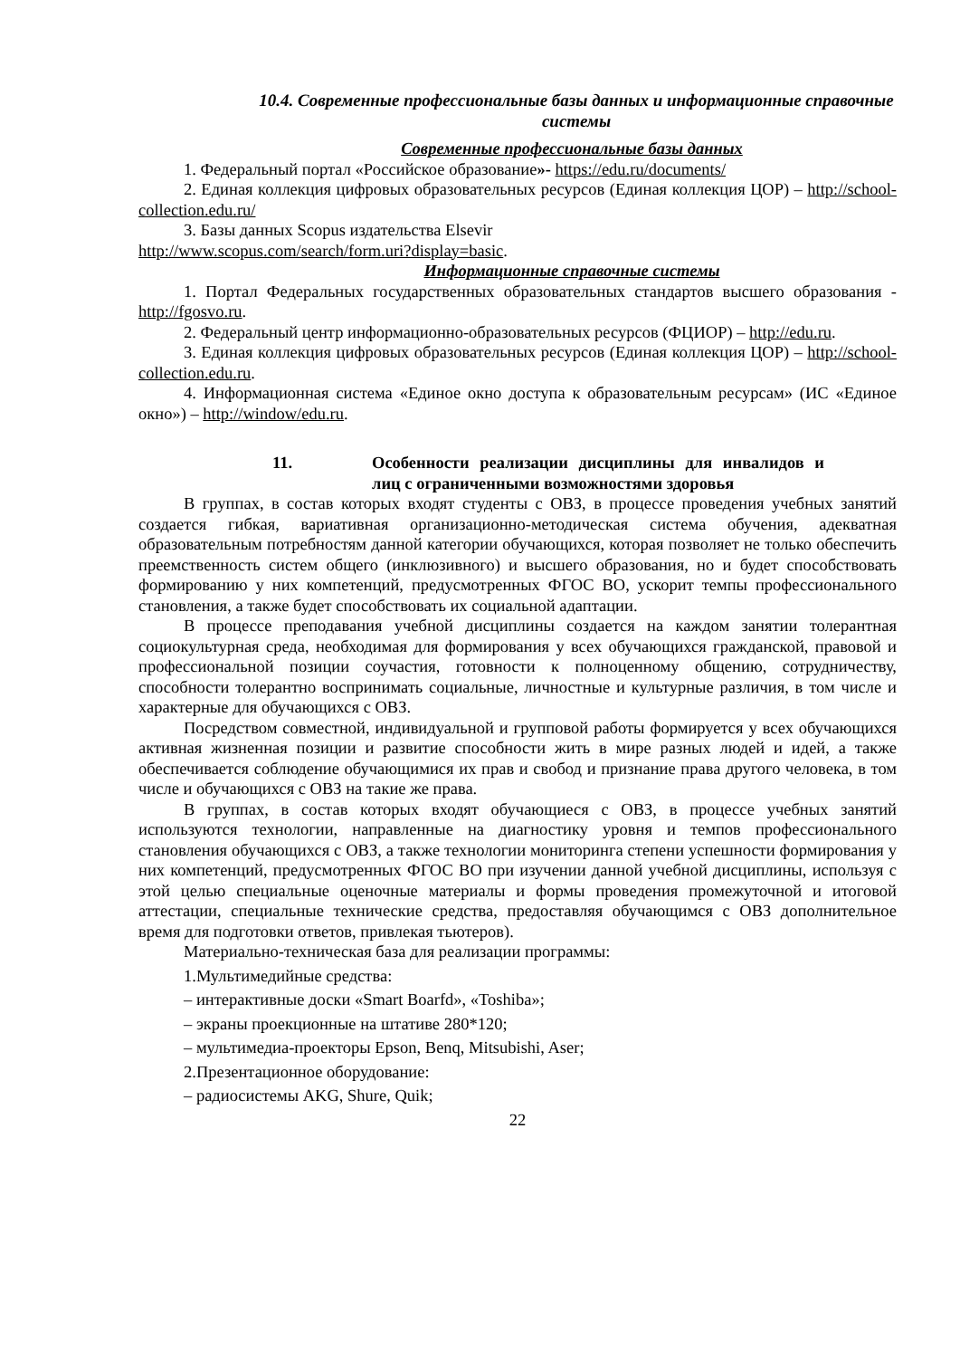10.4. Современные профессиональные базы данных и информационные справочные системы
Современные профессиональные базы данных
1. Федеральный портал «Российское образование»- https://edu.ru/documents/
2. Единая коллекция цифровых образовательных ресурсов (Единая коллекция ЦОР) – http://school-collection.edu.ru/
3. Базы данных Scopus издательства Elsevir
http://www.scopus.com/search/form.uri?display=basic.
Информационные справочные системы
1. Портал Федеральных государственных образовательных стандартов высшего образования - http://fgosvo.ru.
2. Федеральный центр информационно-образовательных ресурсов (ФЦИОР) – http://edu.ru.
3. Единая коллекция цифровых образовательных ресурсов (Единая коллекция ЦОР) – http://school-collection.edu.ru.
4. Информационная система «Единое окно доступа к образовательным ресурсам» (ИС «Единое окно») – http://window/edu.ru.
11. Особенности реализации дисциплины для инвалидов и лиц с ограниченными возможностями здоровья
В группах, в состав которых входят студенты с ОВЗ, в процессе проведения учебных занятий создается гибкая, вариативная организационно-методическая система обучения, адекватная образовательным потребностям данной категории обучающихся, которая позволяет не только обеспечить преемственность систем общего (инклюзивного) и высшего образования, но и будет способствовать формированию у них компетенций, предусмотренных ФГОС ВО, ускорит темпы профессионального становления, а также будет способствовать их социальной адаптации.
В процессе преподавания учебной дисциплины создается на каждом занятии толерантная социокультурная среда, необходимая для формирования у всех обучающихся гражданской, правовой и профессиональной позиции соучастия, готовности к полноценному общению, сотрудничеству, способности толерантно воспринимать социальные, личностные и культурные различия, в том числе и характерные для обучающихся с ОВЗ.
Посредством совместной, индивидуальной и групповой работы формируется у всех обучающихся активная жизненная позиции и развитие способности жить в мире разных людей и идей, а также обеспечивается соблюдение обучающимися их прав и свобод и признание права другого человека, в том числе и обучающихся с ОВЗ на такие же права.
В группах, в состав которых входят обучающиеся с ОВЗ, в процессе учебных занятий используются технологии, направленные на диагностику уровня и темпов профессионального становления обучающихся с ОВЗ, а также технологии мониторинга степени успешности формирования у них компетенций, предусмотренных ФГОС ВО при изучении данной учебной дисциплины, используя с этой целью специальные оценочные материалы и формы проведения промежуточной и итоговой аттестации, специальные технические средства, предоставляя обучающимся с ОВЗ дополнительное время для подготовки ответов, привлекая тьютеров).
Материально-техническая база для реализации программы:
1.Мультимедийные средства:
– интерактивные доски «Smart Boarfd», «Toshiba»;
– экраны проекционные на штативе 280*120;
– мультимедиа-проекторы Epson, Benq, Mitsubishi, Aser;
2.Презентационное оборудование:
– радиосистемы AKG, Shure, Quik;
22